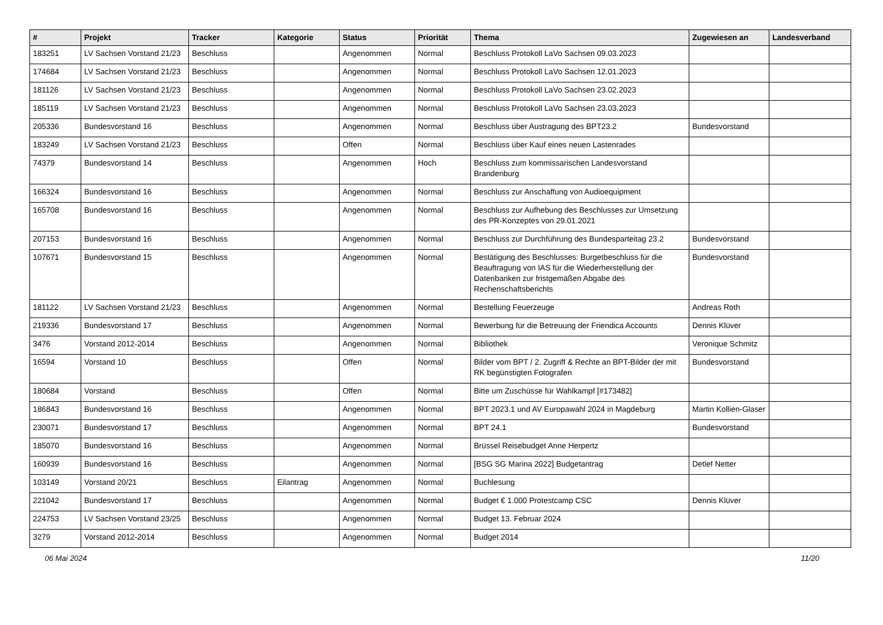| # | Projekt | Tracker | Kategorie | Status | Priorität | Thema | Zugewiesen an | Landesverband |
| --- | --- | --- | --- | --- | --- | --- | --- | --- |
| 183251 | LV Sachsen Vorstand 21/23 | Beschluss | | Angenommen | Normal | Beschluss Protokoll LaVo Sachsen 09.03.2023 | | |
| 174684 | LV Sachsen Vorstand 21/23 | Beschluss | | Angenommen | Normal | Beschluss Protokoll LaVo Sachsen 12.01.2023 | | |
| 181126 | LV Sachsen Vorstand 21/23 | Beschluss | | Angenommen | Normal | Beschluss Protokoll LaVo Sachsen 23.02.2023 | | |
| 185119 | LV Sachsen Vorstand 21/23 | Beschluss | | Angenommen | Normal | Beschluss Protokoll LaVo Sachsen 23.03.2023 | | |
| 205336 | Bundesvorstand 16 | Beschluss | | Angenommen | Normal | Beschluss über Austragung des BPT23.2 | Bundesvorstand | |
| 183249 | LV Sachsen Vorstand 21/23 | Beschluss | | Offen | Normal | Beschluss über Kauf eines neuen Lastenrades | | |
| 74379 | Bundesvorstand 14 | Beschluss | | Angenommen | Hoch | Beschluss zum kommissarischen Landesvorstand Brandenburg | | |
| 166324 | Bundesvorstand 16 | Beschluss | | Angenommen | Normal | Beschluss zur Anschaffung von Audioequipment | | |
| 165708 | Bundesvorstand 16 | Beschluss | | Angenommen | Normal | Beschluss zur Aufhebung des Beschlusses zur Umsetzung des PR-Konzeptes von 29.01.2021 | | |
| 207153 | Bundesvorstand 16 | Beschluss | | Angenommen | Normal | Beschluss zur Durchführung des Bundesparteitag 23.2 | Bundesvorstand | |
| 107671 | Bundesvorstand 15 | Beschluss | | Angenommen | Normal | Bestätigung des Beschlusses: Burgetbeschluss für die Beauftragung von IAS für die Wiederherstellung der Datenbanken zur fristgemäßen Abgabe des Rechenschaftsberichts | Bundesvorstand | |
| 181122 | LV Sachsen Vorstand 21/23 | Beschluss | | Angenommen | Normal | Bestellung Feuerzeuge | Andreas Roth | |
| 219336 | Bundesvorstand 17 | Beschluss | | Angenommen | Normal | Bewerbung für die Betreuung der Friendica Accounts | Dennis Klüver | |
| 3476 | Vorstand 2012-2014 | Beschluss | | Angenommen | Normal | Bibliothek | Veronique Schmitz | |
| 16594 | Vorstand 10 | Beschluss | | Offen | Normal | Bilder vom BPT / 2. Zugriff & Rechte an BPT-Bilder der mit RK begünstigten Fotografen | Bundesvorstand | |
| 180684 | Vorstand | Beschluss | | Offen | Normal | Bitte um Zuschüsse für Wahlkampf [#173482] | | |
| 186843 | Bundesvorstand 16 | Beschluss | | Angenommen | Normal | BPT 2023.1 und AV Europawahl 2024 in Magdeburg | Martin Kollien-Glaser | |
| 230071 | Bundesvorstand 17 | Beschluss | | Angenommen | Normal | BPT 24.1 | Bundesvorstand | |
| 185070 | Bundesvorstand 16 | Beschluss | | Angenommen | Normal | Brüssel Reisebudget Anne Herpertz | | |
| 160939 | Bundesvorstand 16 | Beschluss | | Angenommen | Normal | [BSG SG Marina 2022] Budgetantrag | Detlef Netter | |
| 103149 | Vorstand 20/21 | Beschluss | Eilantrag | Angenommen | Normal | Buchlesung | | |
| 221042 | Bundesvorstand 17 | Beschluss | | Angenommen | Normal | Budget € 1.000 Protestcamp CSC | Dennis Klüver | |
| 224753 | LV Sachsen Vorstand 23/25 | Beschluss | | Angenommen | Normal | Budget 13. Februar 2024 | | |
| 3279 | Vorstand 2012-2014 | Beschluss | | Angenommen | Normal | Budget 2014 | | |
06 Mai 2024 11/20